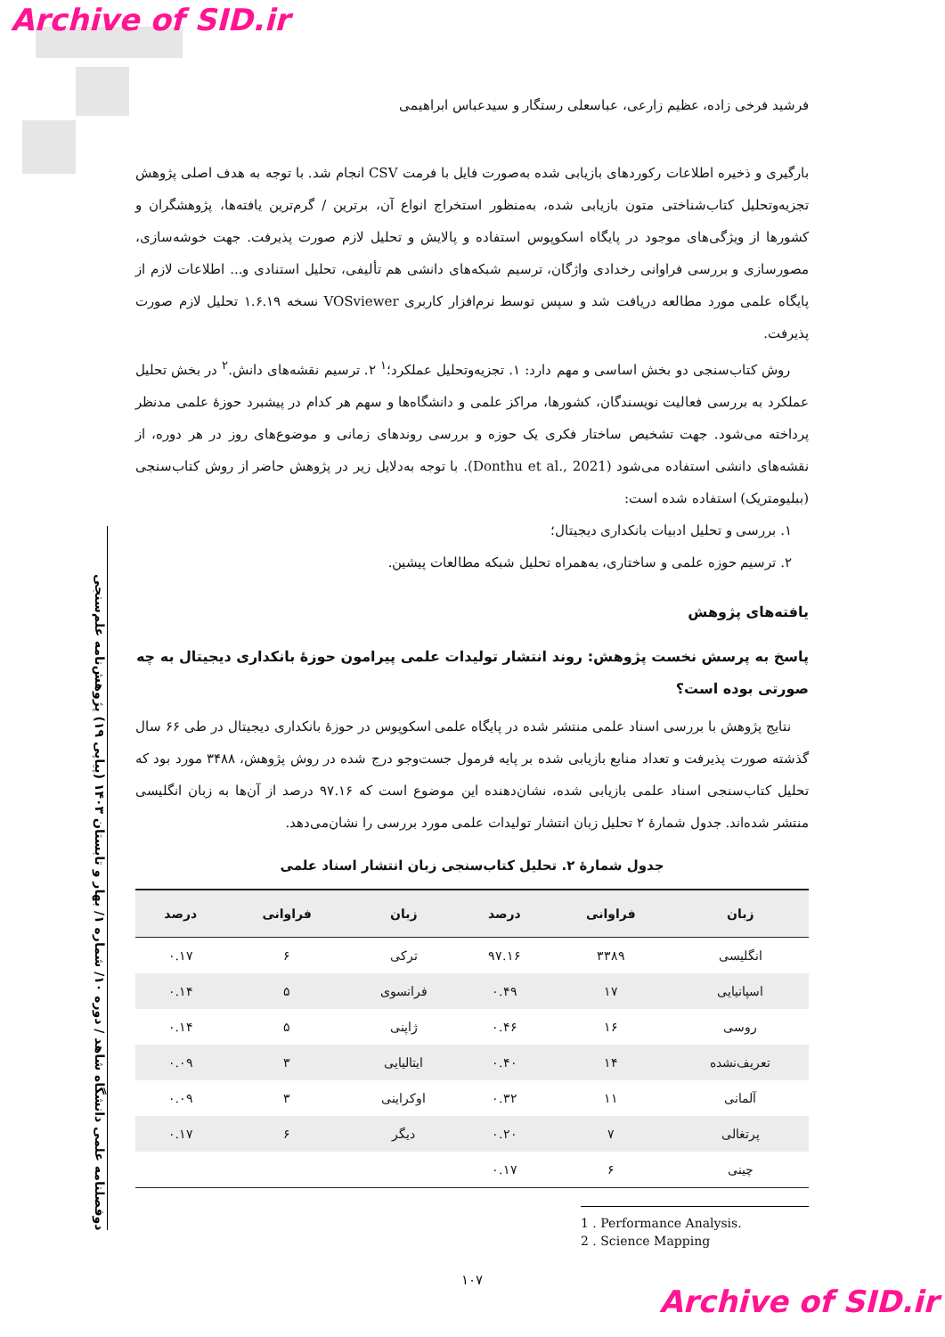Archive of SID.ir
دوفصلنامه علمی دانشگاه شاهد / دوره ۱۰/ شماره ۱/ بهار و تابستان ۱۴۰۳ (پیاپی ۱۹) پژوهش‌نامه علم‌سنجی
فرشید فرخی زاده، عظیم زارعی، عباسعلی رستگار و سیدعباس ابراهیمی
بارگیری و ذخیره اطلاعات رکوردهای بازیابی شده به‌صورت فایل با فرمت CSV انجام شد. با توجه به هدف اصلی پژوهش تجزیه‌وتحلیل کتاب‌شناختی متون بازیابی شده، به‌منظور استخراج انواع آن، برترین / گرم‌ترین یافته‌ها، پژوهشگران و کشورها از ویژگی‌های موجود در پایگاه اسکوپوس استفاده و پالایش و تحلیل لازم صورت پذیرفت. جهت خوشه‌سازی، مصورسازی و بررسی فراوانی رخدادی واژگان، ترسیم شبکه‌های دانشی هم تألیفی، تحلیل استنادی و... اطلاعات لازم از پایگاه علمی مورد مطالعه دریافت شد و سپس توسط نرم‌افزار کاربری VOSviewer نسخه ۱.۶.۱۹ تحلیل لازم صورت پذیرفت.
روش کتاب‌سنجی دو بخش اساسی و مهم دارد: ۱. تجزیه‌وتحلیل عملکرد؛<sup>۱</sup> ۲. ترسیم نقشه‌های دانش.<sup>۲</sup> در بخش تحلیل عملکرد به بررسی فعالیت نویسندگان، کشورها، مراکز علمی و دانشگاه‌ها و سهم هر کدام در پیشبرد حوزهٔ علمی مدنظر پرداخته می‌شود. جهت تشخیص ساختار فکری یک حوزه و بررسی روندهای زمانی و موضوع‌های روز در هر دوره، از نقشه‌های دانشی استفاده می‌شود (Donthu et al., 2021). با توجه به‌دلایل زیر در پژوهش حاضر از روش کتاب‌سنجی (ببلیومتریک) استفاده شده است:
۱. بررسی و تحلیل ادبیات بانکداری دیجیتال؛
۲. ترسیم حوزه علمی و ساختاری، به‌همراه تحلیل شبکه مطالعات پیشین.
یافته‌های پژوهش
پاسخ به پرسش نخست پژوهش: روند انتشار تولیدات علمی پیرامون حوزهٔ بانکداری دیجیتال به چه صورتی بوده است؟
نتایج پژوهش با بررسی اسناد علمی منتشر شده در پایگاه علمی اسکوپوس در حوزهٔ بانکداری دیجیتال در طی ۶۶ سال گذشته صورت پذیرفت و تعداد منابع بازیابی شده بر پایه فرمول جست‌وجو درج شده در روش پژوهش، ۳۴۸۸ مورد بود که تحلیل کتاب‌سنجی اسناد علمی بازیابی شده، نشان‌دهنده این موضوع است که ۹۷.۱۶ درصد از آن‌ها به زبان انگلیسی منتشر شده‌اند. جدول شمارهٔ ۲ تحلیل زبان انتشار تولیدات علمی مورد بررسی را نشان‌می‌دهد.
جدول شمارهٔ ۲. تحلیل کتاب‌سنجی زبان انتشار اسناد علمی
| زبان | فراوانی | درصد | زبان | فراوانی | درصد |
| --- | --- | --- | --- | --- | --- |
| انگلیسی | ۳۳۸۹ | ۹۷.۱۶ | ترکی | ۶ | ۰.۱۷ |
| اسپانیایی | ۱۷ | ۰.۴۹ | فرانسوی | ۵ | ۰.۱۴ |
| روسی | ۱۶ | ۰.۴۶ | ژاپنی | ۵ | ۰.۱۴ |
| تعریف‌نشده | ۱۴ | ۰.۴۰ | ایتالیایی | ۳ | ۰.۰۹ |
| آلمانی | ۱۱ | ۰.۳۲ | اوکراینی | ۳ | ۰.۰۹ |
| پرتغالی | ۷ | ۰.۲۰ | دیگر | ۶ | ۰.۱۷ |
| چینی | ۶ | ۰.۱۷ | | | |
1 . Performance Analysis.
2 . Science Mapping
۱۰۷
Archive of SID.ir